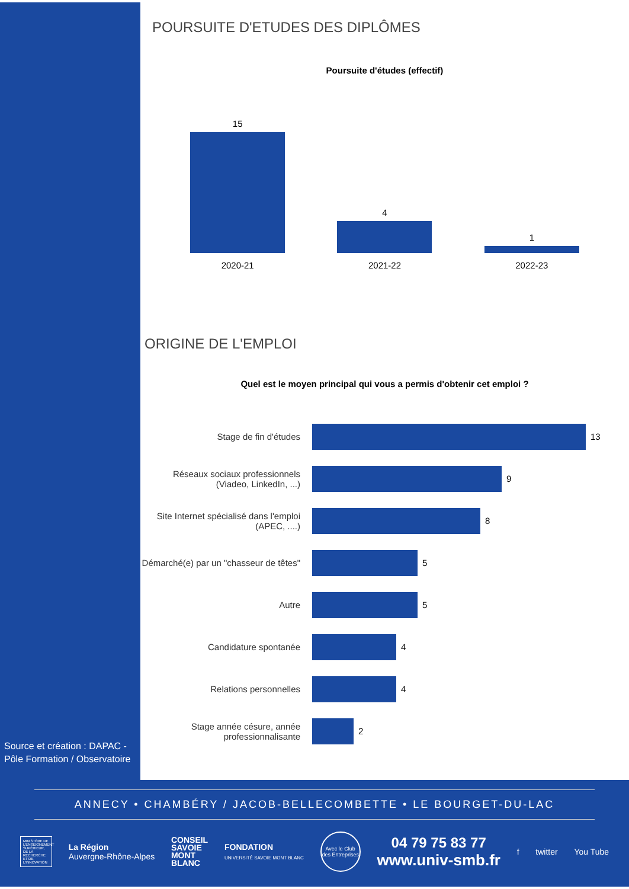POURSUITE D'ETUDES DES DIPLÔMES
Poursuite d'études (effectif)
15
4
1
2020-21 2021-22 2022-23
ORIGINE DE L'EMPLOI
Quel est le moyen principal qui vous a permis d'obtenir cet emploi ?
Stage de fin d'études
13
Réseaux sociaux professionnels (Viadeo, LinkedIn, ...)
9
Site Internet spécialisé dans l'emploi (APEC, ....)
8
Démarché(e) par un "chasseur de têtes"
5
Autre
5
Candidature spontanée
4
Relations personnelles
4
Stage année césure, année professionnalisante
2
Source et création : DAPAC - Pôle Formation / Observatoire
ANNECY • CHAMBÉRY / JACOB-BELLECOMBETTE • LE BOURGET-DU-LAC
MINISTÈRE DE L'ENSEIGNEMENT SUPÉRIEUR, DE LA RECHERCHE ET DE L'INNOVATION
La Région
Auvergne-Rhône-Alpes
CONSEIL
SAVOIE
MONT
BLANC
FONDATION
UNIVERSITÉ SAVOIE MONT BLANC
Avec le Club des Entreprises
04 79 75 83 77
www.univ-smb.fr
f twitter You Tube